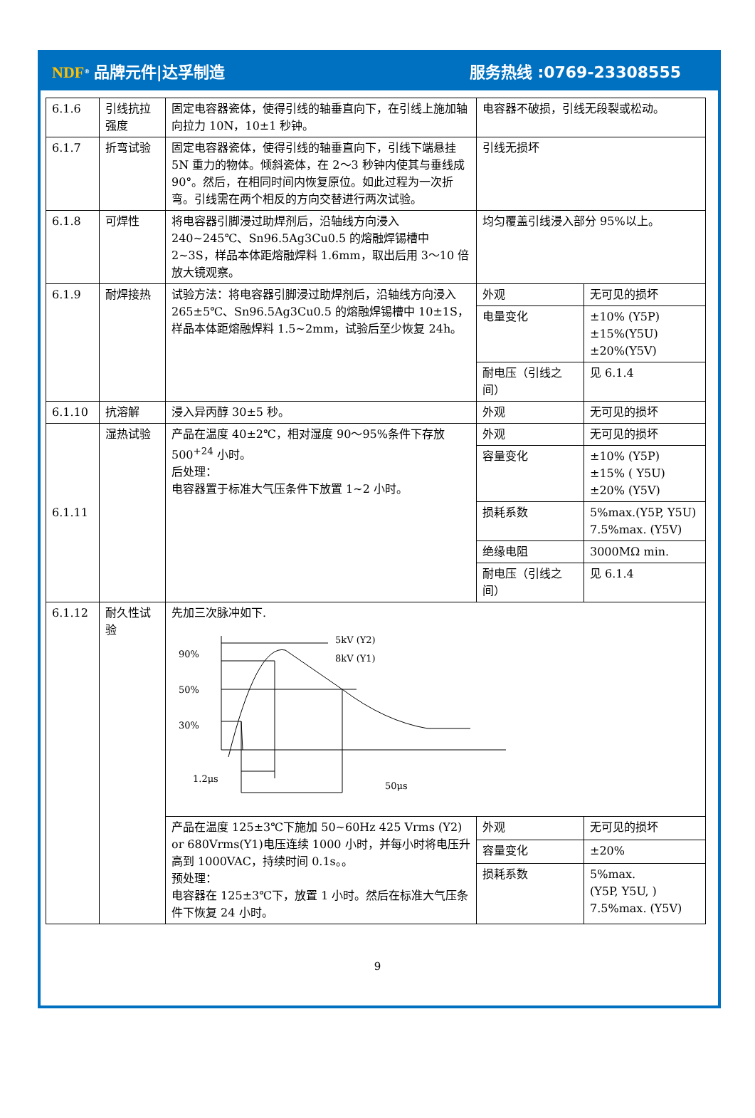NDF<sup>®</sup> 品牌元件|达孚制造 服务热线 :0769-23308555
| 6.1.6 | 引线抗拉强度 | 固定电容器瓷体，使得引线的轴垂直向下，在引线上施加轴向拉力 10N，10±1 秒钟。 | 电容器不破损，引线无段裂或松动。 | |
| 6.1.7 | 折弯试验 | 固定电容器瓷体，使得引线的轴垂直向下，引线下端悬挂 5N 重力的物体。倾斜瓷体，在 2～3 秒钟内使其与垂线成 90°。然后，在相同时间内恢复原位。如此过程为一次折弯。引线需在两个相反的方向交替进行两次试验。 | 引线无损坏 | |
| 6.1.8 | 可焊性 | 将电容器引脚浸过助焊剂后，沿轴线方向浸入 240~245℃、Sn96.5Ag3Cu0.5 的熔融焊锡槽中 2~3S，样品本体距熔融焊料 1.6mm，取出后用 3～10 倍放大镜观察。 | 均匀覆盖引线浸入部分 95%以上。 | |
| 6.1.9 | 耐焊接热 | 试验方法：将电容器引脚浸过助焊剂后，沿轴线方向浸入 265±5℃、Sn96.5Ag3Cu0.5 的熔融焊锡槽中 10±1S，样品本体距熔融焊料 1.5~2mm，试验后至少恢复 24h。 | 外观 | 无可见的损坏 |
| | | | 电量变化 | ±10% (Y5P) ±15%(Y5U) ±20%(Y5V) |
| | | | 耐电压（引线之间） | 见 6.1.4 |
| 6.1.10 | 抗溶解 | 浸入异丙醇 30±5 秒。 | 外观 | 无可见的损坏 |
| 6.1.11 | 湿热试验 | 产品在温度 40±2℃，相对湿度 90～95%条件下存放 500<sup>+24</sup> 小时。 后处理： 电容器置于标准大气压条件下放置 1~2 小时。 | 外观 | 无可见的损坏 |
| | | | 容量变化 | ±10% (Y5P) ±15% ( Y5U) ±20% (Y5V) |
| | | | 损耗系数 | 5%max.(Y5P, Y5U) 7.5%max. (Y5V) |
| | | | 绝缘电阻 | 3000MΩ min. |
| | | | 耐电压（引线之间） | 见 6.1.4 |
| 6.1.12 | 耐久性试验 | 先加三次脉冲如下. 90% 50% 30% 5kV (Y2) 8kV (Y1) 1.2μs 50μs | | |
| | | 产品在温度 125±3℃下施加 50~60Hz 425 Vrms (Y2) or 680Vrms(Y1)电压连续 1000 小时，并每小时将电压升高到 1000VAC，持续时间 0.1s。。 预处理： 电容器在 125±3℃下，放置 1 小时。然后在标准大气压条件下恢复 24 小时。 | 外观 | 无可见的损坏 |
| | | | 容量变化 | ±20% |
| | | | 损耗系数 | 5%max. (Y5P, Y5U, ) 7.5%max. (Y5V) |
9